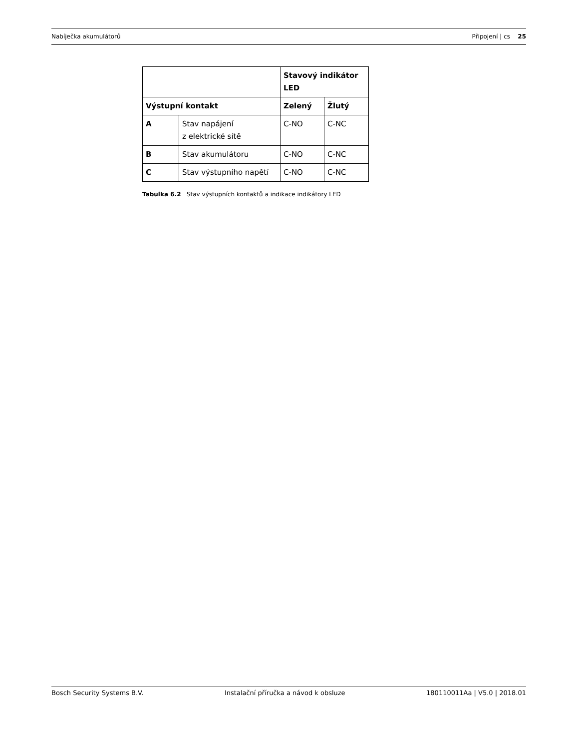Nabíječka akumulátorů Připojení | cs 25
| | | Stavový indikátor LED | |
| --- | --- | --- | --- |
| Výstupní kontakt | | Zelený | Žlutý |
| A | Stav napájení z elektrické sítě | C-NO | C-NC |
| B | Stav akumulátoru | C-NO | C-NC |
| C | Stav výstupního napětí | C-NO | C-NC |
Tabulka 6.2 Stav výstupních kontaktů a indikace indikátory LED
Bosch Security Systems B.V. Instalační příručka a návod k obsluze 180110011Aa | V5.0 | 2018.01